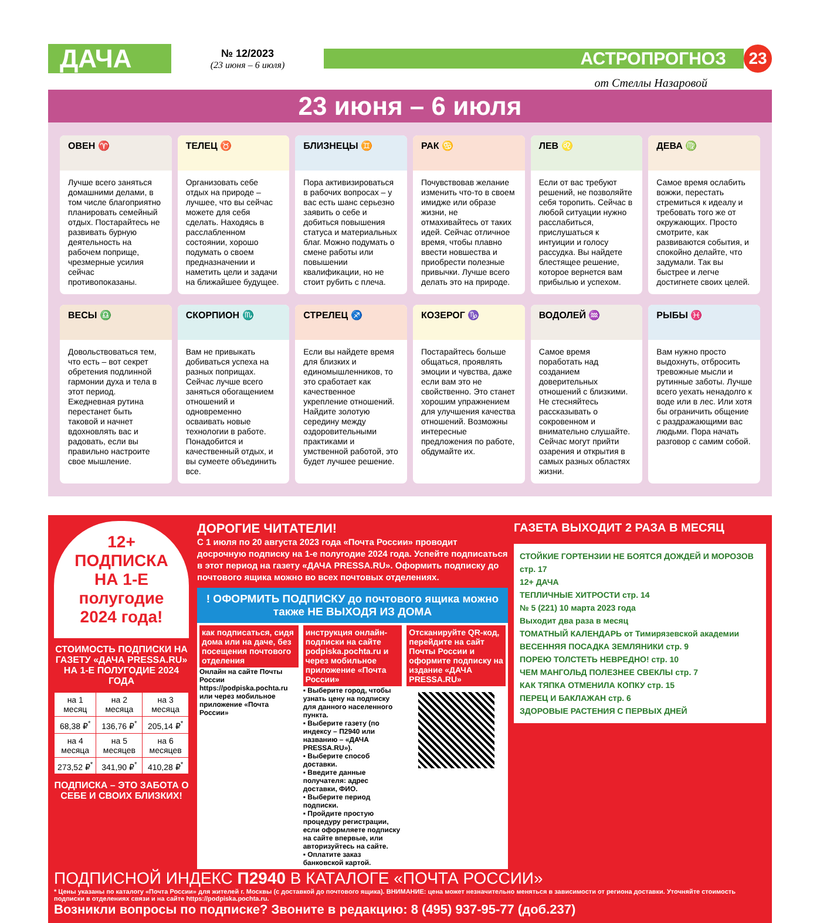ДАЧА
№ 12/2023
(23 июня – 6 июля)
АСТРОПРОГНОЗ
23
от Стеллы Назаровой
23 июня – 6 июля
ОВЕН ♈
Лучше всего заняться домашними делами, в том числе благоприятно планировать семейный отдых. Постарайтесь не развивать бурную деятельность на рабочем поприще, чрезмерные усилия сейчас противопоказаны.
ТЕЛЕЦ ♉
Организовать себе отдых на природе – лучшее, что вы сейчас можете для себя сделать. Находясь в расслабленном состоянии, хорошо подумать о своем предназначении и наметить цели и задачи на ближайшее будущее.
БЛИЗНЕЦЫ ♊
Пора активизироваться в рабочих вопросах – у вас есть шанс серьезно заявить о себе и добиться повышения статуса и материальных благ. Можно подумать о смене работы или повышении квалификации, но не стоит рубить с плеча.
РАК ♋
Почувствовав желание изменить что-то в своем имидже или образе жизни, не отмахивайтесь от таких идей. Сейчас отличное время, чтобы плавно ввести новшества и приобрести полезные привычки. Лучше всего делать это на природе.
ЛЕВ ♌
Если от вас требуют решений, не позволяйте себя торопить. Сейчас в любой ситуации нужно расслабиться, прислушаться к интуиции и голосу рассудка. Вы найдете блестящее решение, которое вернется вам прибылью и успехом.
ДЕВА ♍
Самое время ослабить вожжи, перестать стремиться к идеалу и требовать того же от окружающих. Просто смотрите, как развиваются события, и спокойно делайте, что задумали. Так вы быстрее и легче достигнете своих целей.
ВЕСЫ ♎
Довольствоваться тем, что есть – вот секрет обретения подлинной гармонии духа и тела в этот период. Ежедневная рутина перестанет быть таковой и начнет вдохновлять вас и радовать, если вы правильно настроите свое мышление.
СКОРПИОН ♏
Вам не привыкать добиваться успеха на разных поприщах. Сейчас лучше всего заняться обогащением отношений и одновременно осваивать новые технологии в работе. Понадобится и качественный отдых, и вы сумеете объединить все.
СТРЕЛЕЦ ♐
Если вы найдете время для близких и единомышленников, то это сработает как качественное укрепление отношений. Найдите золотую середину между оздоровительными практиками и умственной работой, это будет лучшее решение.
КОЗЕРОГ ♑
Постарайтесь больше общаться, проявлять эмоции и чувства, даже если вам это не свойственно. Это станет хорошим упражнением для улучшения качества отношений. Возможны интересные предложения по работе, обдумайте их.
ВОДОЛЕЙ ♒
Самое время поработать над созданием доверительных отношений с близкими. Не стесняйтесь рассказывать о сокровенном и внимательно слушайте. Сейчас могут прийти озарения и открытия в самых разных областях жизни.
РЫБЫ ♓
Вам нужно просто выдохнуть, отбросить тревожные мысли и рутинные заботы. Лучше всего уехать ненадолго к воде или в лес. Или хотя бы ограничить общение с раздражающими вас людьми. Пора начать разговор с самим собой.
12+
ПОДПИСКА
НА 1-Е
полугодие
2024 года!
СТОИМОСТЬ ПОДПИСКИ НА ГАЗЕТУ «ДАЧА PRESSA.RU» НА 1-Е ПОЛУГОДИЕ 2024 ГОДА
| на 1 месяц | на 2 месяца | на 3 месяца |
| --- | --- | --- |
| 68,38 ₽<sup>*</sup> | 136,76 ₽<sup>*</sup> | 205,14 ₽<sup>*</sup> |
| на 4 месяца | на 5 месяцев | на 6 месяцев |
| 273,52 ₽<sup>*</sup> | 341,90 ₽<sup>*</sup> | 410,28 ₽<sup>*</sup> |
ПОДПИСКА – ЭТО ЗАБОТА О СЕБЕ И СВОИХ БЛИЗКИХ!
ДОРОГИЕ ЧИТАТЕЛИ!
С 1 июля по 20 августа 2023 года «Почта России» проводит досрочную подписку на 1-е полугодие 2024 года. Успейте подписаться в этот период на газету «ДАЧА PRESSA.RU». Оформить подписку до почтового ящика можно во всех почтовых отделениях.
! ОФОРМИТЬ ПОДПИСКУ до почтового ящика можно также НЕ ВЫХОДЯ ИЗ ДОМА
как подписаться, сидя дома или на даче, без посещения почтового отделения
Онлайн на сайте Почты России https://podpiska.pochta.ru или через мобильное приложение «Почта России»
инструкция онлайн-подписки на сайте podpiska.pochta.ru и через мобильное приложение «Почта России»
▪ Выберите город, чтобы узнать цену на подписку для данного населенного пункта.
▪ Выберите газету (по индексу – П2940 или названию – «ДАЧА PRESSA.RU»).
▪ Выберите способ доставки.
▪ Введите данные получателя: адрес доставки, ФИО.
▪ Выберите период подписки.
▪ Пройдите простую процедуру регистрации, если оформляете подписку на сайте впервые, или авторизуйтесь на сайте.
▪ Оплатите заказ банковской картой.
Отсканируйте QR-код, перейдите на сайт Почты России и оформите подписку на издание «ДАЧА PRESSA.RU»
ГАЗЕТА ВЫХОДИТ 2 РАЗА В МЕСЯЦ
СТОЙКИЕ ГОРТЕНЗИИ НЕ БОЯТСЯ ДОЖДЕЙ И МОРОЗОВ стр. 17
12+ ДАЧА
ТЕПЛИЧНЫЕ ХИТРОСТИ стр. 14
№ 5 (221) 10 марта 2023 года
Выходит два раза в месяц
ТОМАТНЫЙ КАЛЕНДАРЬ от Тимирязевской академии
ВЕСЕННЯЯ ПОСАДКА ЗЕМЛЯНИКИ стр. 9
ПОРЕЮ ТОЛСТЕТЬ НЕВРЕДНО! стр. 10
ЧЕМ МАНГОЛЬД ПОЛЕЗНЕЕ СВЕКЛЫ стр. 7
КАК ТЯПКА ОТМЕНИЛА КОПКУ стр. 15
ПЕРЕЦ И БАКЛАЖАН стр. 6
ЗДОРОВЫЕ РАСТЕНИЯ С ПЕРВЫХ ДНЕЙ
ПОДПИСНОЙ ИНДЕКС П2940 В КАТАЛОГЕ «ПОЧТА РОССИИ»
* Цены указаны по каталогу «Почта России» для жителей г. Москвы (с доставкой до почтового ящика). ВНИМАНИЕ: цена может незначительно меняться в зависимости от региона доставки. Уточняйте стоимость подписки в отделениях связи и на сайте https://podpiska.pochta.ru.
Возникли вопросы по подписке? Звоните в редакцию: 8 (495) 937-95-77 (доб.237)